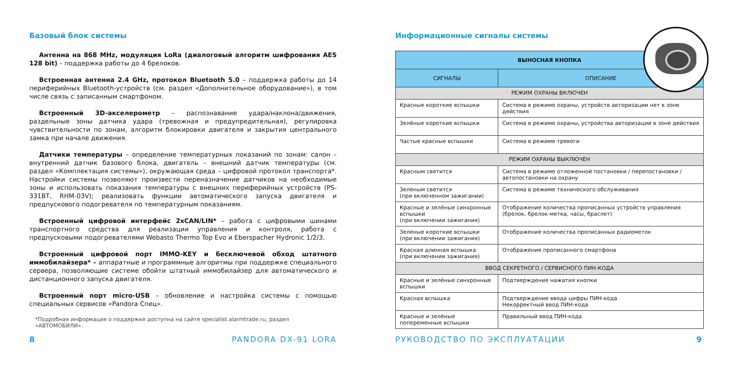Базовый блок системы
Антенна на 868 MHz, модуляция LoRa (диалоговый алгоритм шифрования AES 128 bit) – поддержка работы до 4 брелоков.
Встроенная антенна 2.4 GHz, протокол Bluetooth 5.0 – поддержка работы до 14 периферийных Bluetooth-устройств (см. раздел «Дополнительное оборудование»), в том числе связь с записанным смартфоном.
Встроенный 3D-акселерометр – распознавание удара/наклона/движения, раздельные зоны датчика удара (тревожная и предупредительная), регулировка чувствительности по зонам, алгоритм блокировки двигателя и закрытия центрального замка при начале движения.
Датчики температуры – определение температурных показаний по зонам: салон – внутренний датчик базового блока, двигатель – внешний датчик температуры (см. раздел «Комплектация системы»), окружающая среда – цифровой протокол транспорта*. Настройки системы позволяют произвести переназначение датчиков на необходимые зоны и использовать показания температуры с внешних периферийных устройств (PS-331BT, RHM-03V); реализовать функции автоматического запуска двигателя и предпускового подогревателя по температурным показаниям.
Встроенный цифровой интерфейс 2xCAN/LIN* – работа с цифровыми шинами транспортного средства для реализации управления и контроля, работа с предпусковыми подогревателями Webasto Thermo Top Evo и Eberspacher Hydronic 1/2/3.
Встроенный цифровой порт IMMO-KEY и бесключевой обход штатного иммобилайзера* – аппаратные и программные алгоритмы при поддержке специального сервера, позволяющие системе обойти штатный иммобилайзер для автоматического и дистанционного запуска двигателя.
Встроенный порт micro-USB – обновление и настройка системы с помощью специальных сервисов «Pandora Спец».
*Подробная информация о поддержке доступна на сайте specialist.alarmtrade.ru, раздел «АВТОМОБИЛИ».
8 PANDORA DX-91 LORA
Информационные сигналы системы
| ВЫНОСНАЯ КНОПКА | |
| --- | --- |
| СИГНАЛЫ | ОПИСАНИЕ |
| РЕЖИМ ОХРАНЫ ВКЛЮЧЕН | |
| Красные короткие вспышки | Система в режиме охраны, устройств авторизации нет в зоне действия |
| Зелёные короткие вспышки | Система в режиме охраны, устройства авторизации в зоне действия |
| Частые красные вспышки | Система в режиме тревоги |
| РЕЖИМ ОХРАНЫ ВЫКЛЮЧЕН | |
| Красным светится | Система в режиме отложенной постановки / перепостановки / автопостановки на охрану |
| Зеленым светится (при включенном зажигании) | Система в режиме технического обслуживания |
| Красные и зелёные синхронные вспышки (при включении зажигания) | Отображение количества прописанных устройств управления (брелок, брелок-метка, часы, браслет) |
| Зеленые короткие вспышки (при включении зажигания) | Отображение количества прописанных радиометок |
| Красная длинная вспышка (при включении зажигания) | Отображение прописанного смартфона |
| ВВОД СЕКРЕТНОГО / СЕРВИСНОГО ПИН-КОДА | |
| Красные и зелёные синхронные вспышки | Подтверждение нажатия кнопки |
| Красная вспышка | Подтверждение ввода цифры ПИН-кода Некорректный ввод ПИН-кода |
| Красные и зелёные попеременные вспышки | Правильный ввод ПИН-кода |
РУКОВОДСТВО ПО ЭКСПЛУАТАЦИИ 9